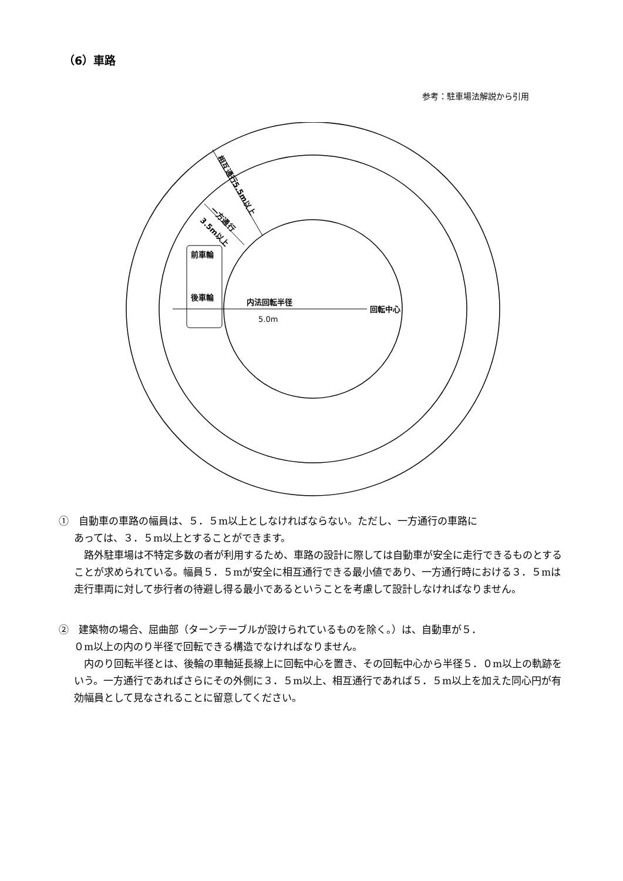（6）車路
参考：駐車場法解説から引用
前車輪
後車輪
内法回転半径
5.0m
回転中心
相互通行5.5m以上
一方通行
3.5m以上
①　自動車の車路の幅員は、５．５m以上としなければならない。ただし、一方通行の車路に
あっては、３．５m以上とすることができます。
　路外駐車場は不特定多数の者が利用するため、車路の設計に際しては自動車が安全に走行できるものとすることが求められている。幅員５．５mが安全に相互通行できる最小値であり、一方通行時における３．５mは走行車両に対して歩行者の待避し得る最小であるということを考慮して設計しなければなりません。
②　建築物の場合、屈曲部（ターンテーブルが設けられているものを除く。）は、自動車が５．
０m以上の内のり半径で回転できる構造でなければなりません。
　内のり回転半径とは、後輪の車軸延長線上に回転中心を置き、その回転中心から半径５．０m以上の軌跡をいう。一方通行であればさらにその外側に３．５m以上、相互通行であれば５．５m以上を加えた同心円が有効幅員として見なされることに留意してください。